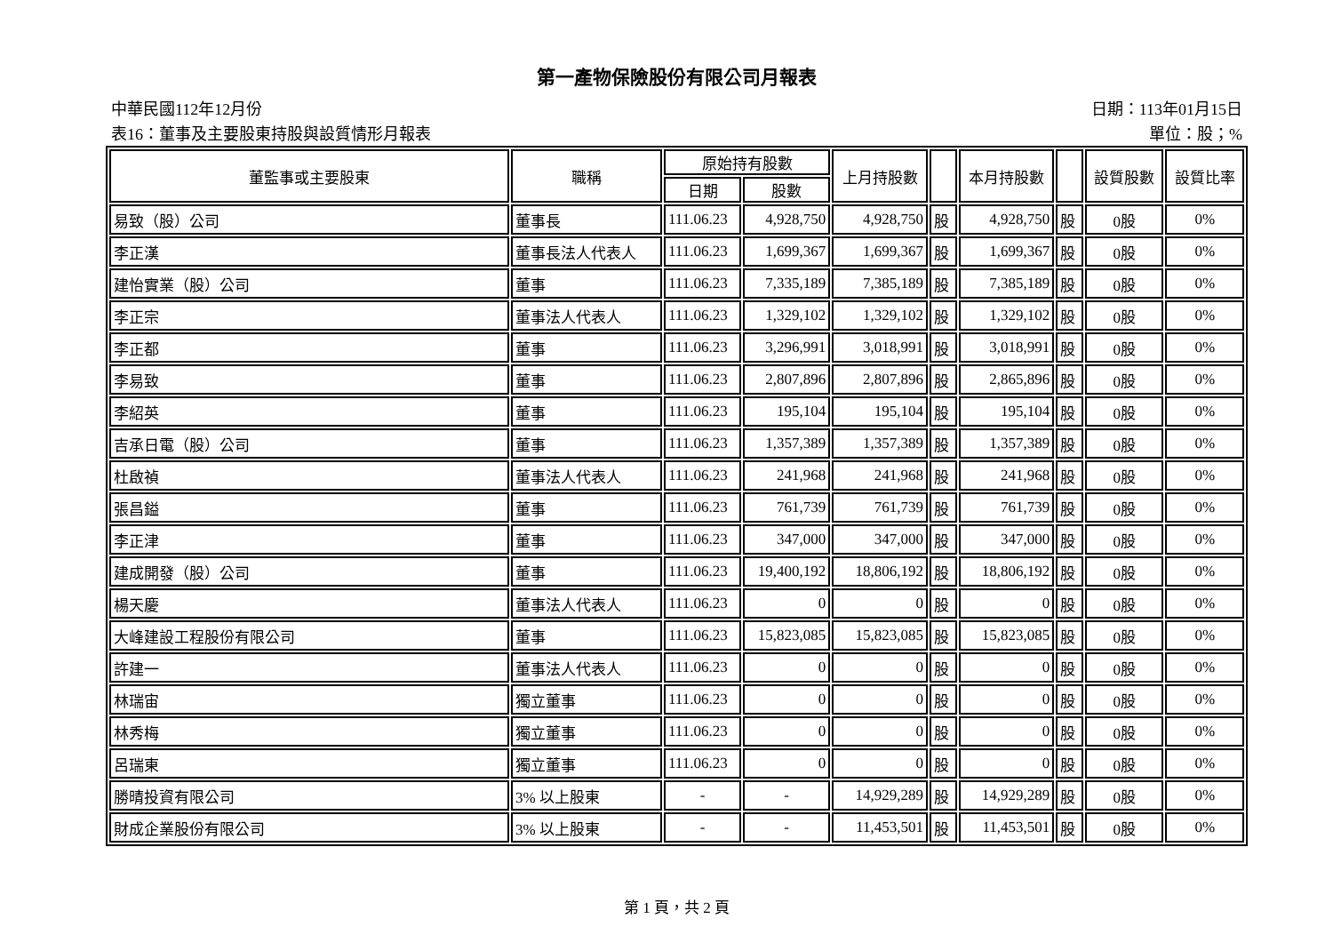第一產物保險股份有限公司月報表
中華民國112年12月份 日期：113年01月15日
表16：董事及主要股東持股與設質情形月報表 單位：股；%
| 董監事或主要股東 | 職稱 | 原始持有股數 | | 上月持股數 | | 本月持股數 | | 設質股數 | 設質比率 |
| --- | --- | --- | --- | --- | --- | --- | --- | --- | --- |
| | | 日期 | 股數 | | | | | | |
| 易致（股）公司 | 董事長 | 111.06.23 | 4,928,750 | 4,928,750 | 股 | 4,928,750 | 股 | 0股 | 0% |
| 李正漢 | 董事長法人代表人 | 111.06.23 | 1,699,367 | 1,699,367 | 股 | 1,699,367 | 股 | 0股 | 0% |
| 建怡實業（股）公司 | 董事 | 111.06.23 | 7,335,189 | 7,385,189 | 股 | 7,385,189 | 股 | 0股 | 0% |
| 李正宗 | 董事法人代表人 | 111.06.23 | 1,329,102 | 1,329,102 | 股 | 1,329,102 | 股 | 0股 | 0% |
| 李正都 | 董事 | 111.06.23 | 3,296,991 | 3,018,991 | 股 | 3,018,991 | 股 | 0股 | 0% |
| 李易致 | 董事 | 111.06.23 | 2,807,896 | 2,807,896 | 股 | 2,865,896 | 股 | 0股 | 0% |
| 李紹英 | 董事 | 111.06.23 | 195,104 | 195,104 | 股 | 195,104 | 股 | 0股 | 0% |
| 吉承日電（股）公司 | 董事 | 111.06.23 | 1,357,389 | 1,357,389 | 股 | 1,357,389 | 股 | 0股 | 0% |
| 杜啟禎 | 董事法人代表人 | 111.06.23 | 241,968 | 241,968 | 股 | 241,968 | 股 | 0股 | 0% |
| 張昌鎰 | 董事 | 111.06.23 | 761,739 | 761,739 | 股 | 761,739 | 股 | 0股 | 0% |
| 李正津 | 董事 | 111.06.23 | 347,000 | 347,000 | 股 | 347,000 | 股 | 0股 | 0% |
| 建成開發（股）公司 | 董事 | 111.06.23 | 19,400,192 | 18,806,192 | 股 | 18,806,192 | 股 | 0股 | 0% |
| 楊天慶 | 董事法人代表人 | 111.06.23 | 0 | 0 | 股 | 0 | 股 | 0股 | 0% |
| 大峰建設工程股份有限公司 | 董事 | 111.06.23 | 15,823,085 | 15,823,085 | 股 | 15,823,085 | 股 | 0股 | 0% |
| 許建一 | 董事法人代表人 | 111.06.23 | 0 | 0 | 股 | 0 | 股 | 0股 | 0% |
| 林瑞宙 | 獨立董事 | 111.06.23 | 0 | 0 | 股 | 0 | 股 | 0股 | 0% |
| 林秀梅 | 獨立董事 | 111.06.23 | 0 | 0 | 股 | 0 | 股 | 0股 | 0% |
| 呂瑞東 | 獨立董事 | 111.06.23 | 0 | 0 | 股 | 0 | 股 | 0股 | 0% |
| 勝晴投資有限公司 | 3% 以上股東 | - | - | 14,929,289 | 股 | 14,929,289 | 股 | 0股 | 0% |
| 財成企業股份有限公司 | 3% 以上股東 | - | - | 11,453,501 | 股 | 11,453,501 | 股 | 0股 | 0% |
第 1 頁，共 2 頁